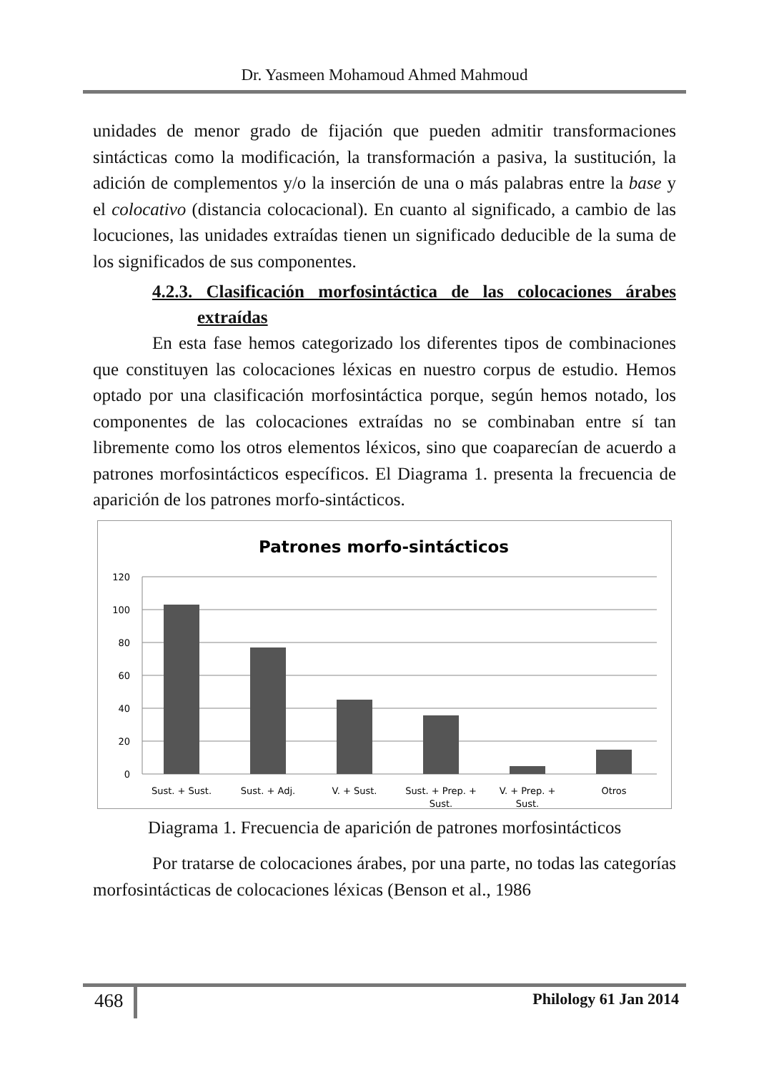Dr. Yasmeen Mohamoud Ahmed Mahmoud
unidades de menor grado de fijación que pueden admitir transformaciones sintácticas como la modificación, la transformación a pasiva, la sustitución, la adición de complementos y/o la inserción de una o más palabras entre la base y el colocativo (distancia colocacional). En cuanto al significado, a cambio de las locuciones, las unidades extraídas tienen un significado deducible de la suma de los significados de sus componentes.
4.2.3. Clasificación morfosintáctica de las colocaciones árabes extraídas
En esta fase hemos categorizado los diferentes tipos de combinaciones que constituyen las colocaciones léxicas en nuestro corpus de estudio. Hemos optado por una clasificación morfosintáctica porque, según hemos notado, los componentes de las colocaciones extraídas no se combinaban entre sí tan libremente como los otros elementos léxicos, sino que coaparecían de acuerdo a patrones morfosintácticos específicos. El Diagrama 1. presenta la frecuencia de aparición de los patrones morfo-sintácticos.
Patrones morfo-sintácticos
120
100
80
60
40
20
0
Sust. + Sust.
Sust. + Adj.
V. + Sust.
Sust. + Prep. +
Sust.
V. + Prep. +
Sust.
Otros
Diagrama 1. Frecuencia de aparición de patrones morfosintácticos
Por tratarse de colocaciones árabes, por una parte, no todas las categorías morfosintácticas de colocaciones léxicas (Benson et al., 1986
468 Philology 61 Jan 2014